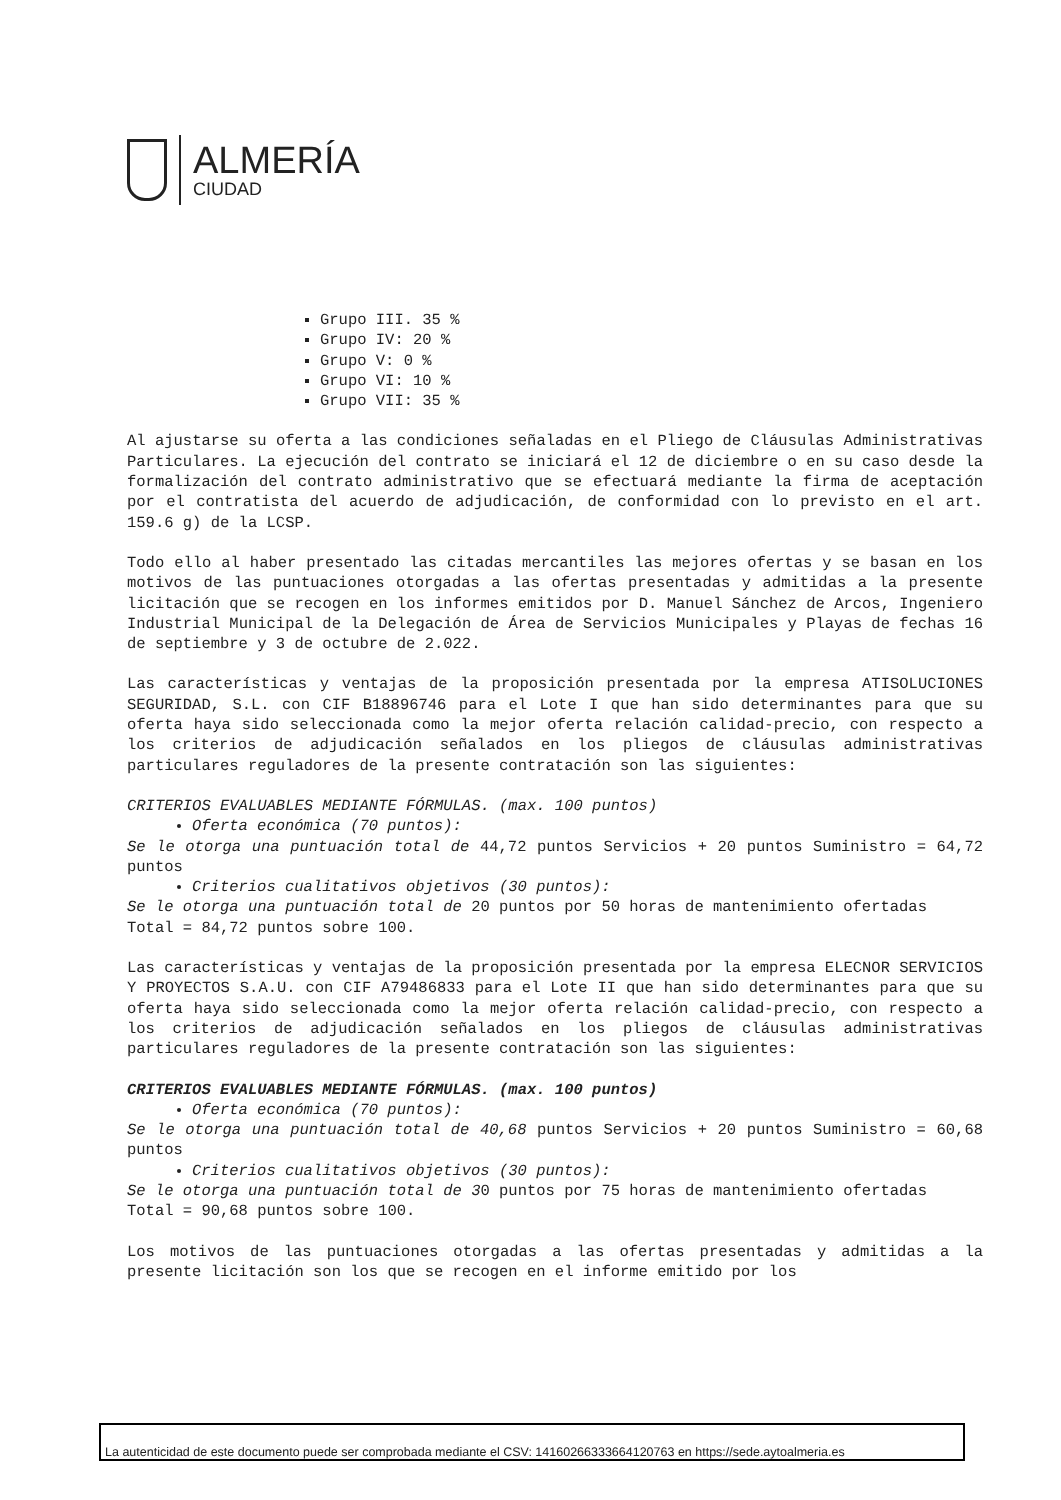ALMERÍA
CIUDAD
Grupo III. 35 %
Grupo IV: 20 %
Grupo V: 0 %
Grupo VI: 10 %
Grupo VII: 35 %
Al ajustarse su oferta a las condiciones señaladas en el Pliego de Cláusulas Administrativas Particulares. La ejecución del contrato se iniciará el 12 de diciembre o en su caso desde la formalización del contrato administrativo que se efectuará mediante la firma de aceptación por el contratista del acuerdo de adjudicación, de conformidad con lo previsto en el art. 159.6 g) de la LCSP.
Todo ello al haber presentado las citadas mercantiles las mejores ofertas y se basan en los motivos de las puntuaciones otorgadas a las ofertas presentadas y admitidas a la presente licitación que se recogen en los informes emitidos por D. Manuel Sánchez de Arcos, Ingeniero Industrial Municipal de la Delegación de Área de Servicios Municipales y Playas de fechas 16 de septiembre y 3 de octubre de 2.022.
Las características y ventajas de la proposición presentada por la empresa ATISOLUCIONES SEGURIDAD, S.L. con CIF B18896746 para el Lote I que han sido determinantes para que su oferta haya sido seleccionada como la mejor oferta relación calidad-precio, con respecto a los criterios de adjudicación señalados en los pliegos de cláusulas administrativas particulares reguladores de la presente contratación son las siguientes:
CRITERIOS EVALUABLES MEDIANTE FÓRMULAS. (max. 100 puntos)
Oferta económica (70 puntos):
Se le otorga una puntuación total de 44,72 puntos Servicios + 20 puntos Suministro = 64,72 puntos
Criterios cualitativos objetivos (30 puntos):
Se le otorga una puntuación total de 20 puntos por 50 horas de mantenimiento ofertadas
Total = 84,72 puntos sobre 100.
Las características y ventajas de la proposición presentada por la empresa ELECNOR SERVICIOS Y PROYECTOS S.A.U. con CIF A79486833 para el Lote II que han sido determinantes para que su oferta haya sido seleccionada como la mejor oferta relación calidad-precio, con respecto a los criterios de adjudicación señalados en los pliegos de cláusulas administrativas particulares reguladores de la presente contratación son las siguientes:
CRITERIOS EVALUABLES MEDIANTE FÓRMULAS. (max. 100 puntos)
Oferta económica (70 puntos):
Se le otorga una puntuación total de 40,68 puntos Servicios + 20 puntos Suministro = 60,68 puntos
Criterios cualitativos objetivos (30 puntos):
Se le otorga una puntuación total de 30 puntos por 75 horas de mantenimiento ofertadas
Total = 90,68 puntos sobre 100.
Los motivos de las puntuaciones otorgadas a las ofertas presentadas y admitidas a la presente licitación son los que se recogen en el informe emitido por los
La autenticidad de este documento puede ser comprobada mediante el CSV: 14160266333664120763 en https://sede.aytoalmeria.es